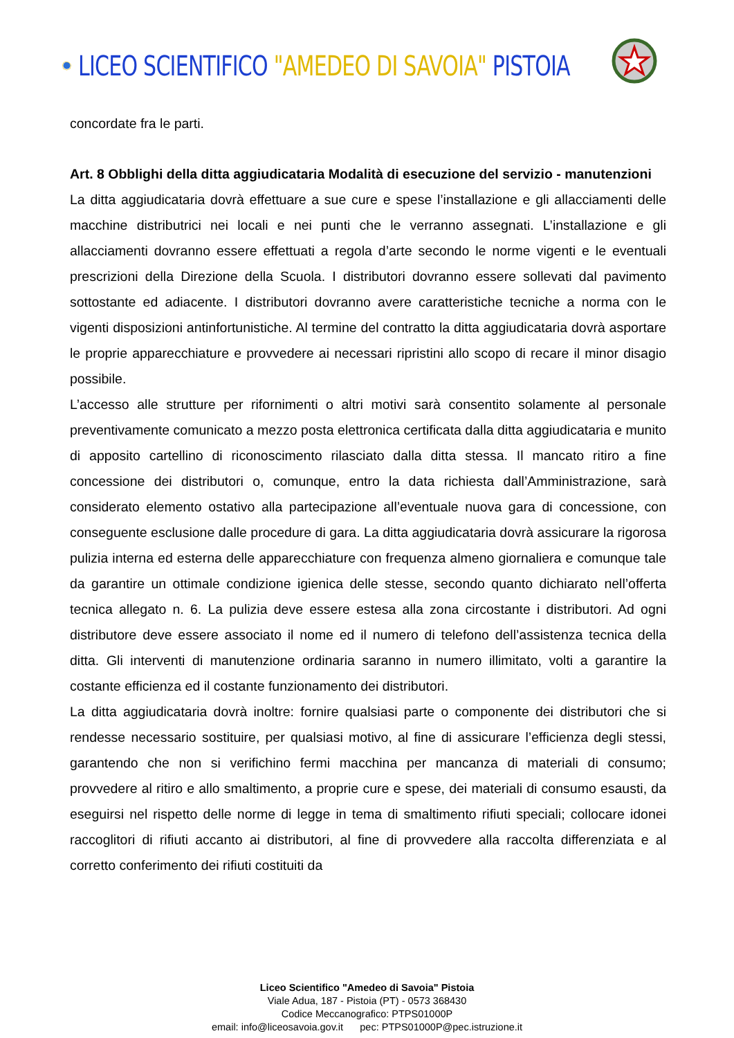LICEO SCIENTIFICO "AMEDEO DI SAVOIA" PISTOIA
concordate fra le parti.
Art. 8 Obblighi della ditta aggiudicataria Modalità di esecuzione del servizio - manutenzioni
La ditta aggiudicataria dovrà effettuare a sue cure e spese l’installazione e gli allacciamenti delle macchine distributrici nei locali e nei punti che le verranno assegnati. L’installazione e gli allacciamenti dovranno essere effettuati a regola d’arte secondo le norme vigenti e le eventuali prescrizioni della Direzione della Scuola. I distributori dovranno essere sollevati dal pavimento sottostante ed adiacente. I distributori dovranno avere caratteristiche tecniche a norma con le vigenti disposizioni antinfortunistiche. Al termine del contratto la ditta aggiudicataria dovrà asportare le proprie apparecchiature e provvedere ai necessari ripristini allo scopo di recare il minor disagio possibile.
L’accesso alle strutture per rifornimenti o altri motivi sarà consentito solamente al personale preventivamente comunicato a mezzo posta elettronica certificata dalla ditta aggiudicataria e munito di apposito cartellino di riconoscimento rilasciato dalla ditta stessa. Il mancato ritiro a fine concessione dei distributori o, comunque, entro la data richiesta dall’Amministrazione, sarà considerato elemento ostativo alla partecipazione all’eventuale nuova gara di concessione, con conseguente esclusione dalle procedure di gara. La ditta aggiudicataria dovrà assicurare la rigorosa pulizia interna ed esterna delle apparecchiature con frequenza almeno giornaliera e comunque tale da garantire un ottimale condizione igienica delle stesse, secondo quanto dichiarato nell’offerta tecnica allegato n. 6. La pulizia deve essere estesa alla zona circostante i distributori. Ad ogni distributore deve essere associato il nome ed il numero di telefono dell’assistenza tecnica della ditta. Gli interventi di manutenzione ordinaria saranno in numero illimitato, volti a garantire la costante efficienza ed il costante funzionamento dei distributori.
La ditta aggiudicataria dovrà inoltre: fornire qualsiasi parte o componente dei distributori che si rendesse necessario sostituire, per qualsiasi motivo, al fine di assicurare l’efficienza degli stessi, garantendo che non si verifichino fermi macchina per mancanza di materiali di consumo; provvedere al ritiro e allo smaltimento, a proprie cure e spese, dei materiali di consumo esausti, da eseguirsi nel rispetto delle norme di legge in tema di smaltimento rifiuti speciali; collocare idonei raccoglitori di rifiuti accanto ai distributori, al fine di provvedere alla raccolta differenziata e al corretto conferimento dei rifiuti costituiti da
Liceo Scientifico "Amedeo di Savoia" Pistoia
Viale Adua, 187 - Pistoia (PT) - 0573 368430
Codice Meccanografico: PTPS01000P
email: info@liceosavoia.gov.it pec: PTPS01000P@pec.istruzione.it